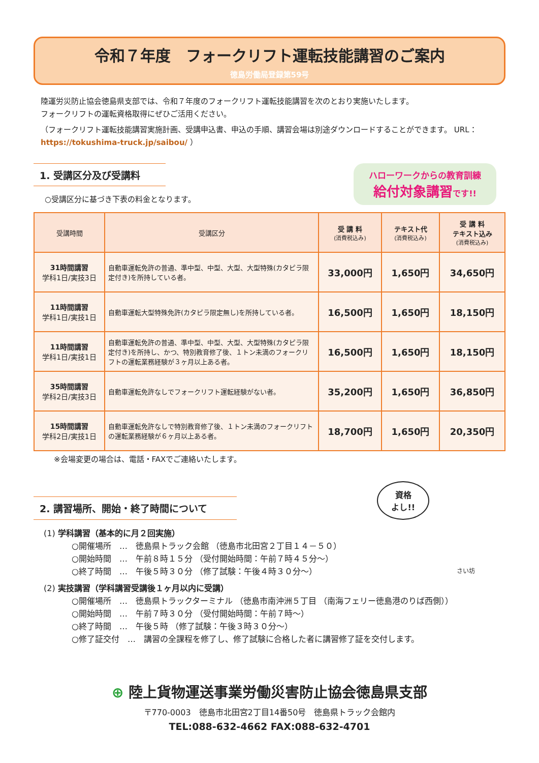令和７年度　フォークリフト運転技能講習のご案内
徳島労働局登録第59号
陸運労災防止協会徳島県支部では、令和７年度のフォークリフト運転技能講習を次のとおり実施いたします。
フォークリフトの運転資格取得にぜひご活用ください。
（フォークリフト運転技能講習実施計画、受講申込書、申込の手順、講習会場は別途ダウンロードすることができます。 URL： https://tokushima-truck.jp/saibou/ ）
1. 受講区分及び受講料
○受講区分に基づき下表の料金となります。
ハローワークからの教育訓練
給付対象講習です!!
| 受講時間 | 受講区分 | 受 講 料 (消費税込み) | テキスト代 (消費税込み) | 受 講 料 テキスト込み (消費税込み) |
| --- | --- | --- | --- | --- |
| 31時間講習 学科1日/実技3日 | 自動車運転免許の普通、準中型、中型、大型、大型特殊(カタピラ限定付き)を所持している者。 | 33,000円 | 1,650円 | 34,650円 |
| 11時間講習 学科1日/実技1日 | 自動車運転大型特殊免許(カタピラ限定無し)を所持している者。 | 16,500円 | 1,650円 | 18,150円 |
| 11時間講習 学科1日/実技1日 | 自動車運転免許の普通、準中型、中型、大型、大型特殊(カタピラ限定付き)を所持し、かつ、特別教育修了後、１トン未満のフォークリフトの運転業務経験が３ヶ月以上ある者。 | 16,500円 | 1,650円 | 18,150円 |
| 35時間講習 学科2日/実技3日 | 自動車運転免許なしでフォークリフト運転経験がない者。 | 35,200円 | 1,650円 | 36,850円 |
| 15時間講習 学科2日/実技1日 | 自動車運転免許なしで特別教育修了後、１トン未満のフォークリフトの運転業務経験が６ヶ月以上ある者。 | 18,700円 | 1,650円 | 20,350円 |
※会場変更の場合は、電話・FAXでご連絡いたします。
2. 講習場所、開始・終了時間について
資格
よし!!
(1) 学科講習（基本的に月２回実施）
○開催場所　…　徳島県トラック会館 （徳島市北田宮２丁目１４－５０）
○開始時間　…　午前８時１５分 （受付開始時間：午前７時４５分～）
○終了時間　…　午後５時３０分 （修了試験：午後４時３０分～） さい坊
(2) 実技講習（学科講習受講後１ヶ月以内に受講）
○開催場所　…　徳島県トラックターミナル （徳島市南沖洲５丁目 （南海フェリー徳島港のりば西側））
○開始時間　…　午前７時３０分 （受付開始時間：午前７時～）
○終了時間　…　午後５時 （修了試験：午後３時３０分～）
○修了証交付　…　講習の全課程を修了し、修了試験に合格した者に講習修了証を交付します。
⊕ 陸上貨物運送事業労働災害防止協会徳島県支部
〒770-0003　徳島市北田宮2丁目14番50号　徳島県トラック会館内
TEL:088-632-4662 FAX:088-632-4701